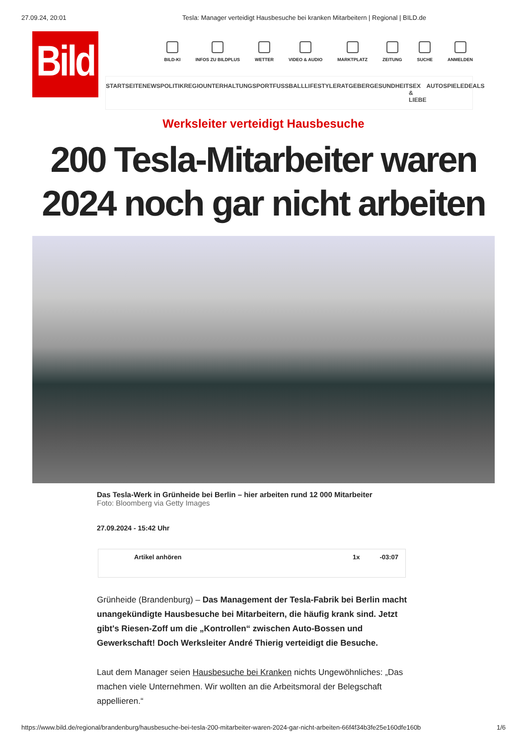27.09.24, 20:01 Tesla: Manager verteidigt Hausbesuche bei kranken Mitarbeitern | Regional | BILD.de
Bild
BILD-KI INFOS ZU BILDPLUS WETTER VIDEO & AUDIO MARKTPLATZ ZEITUNG SUCHE ANMELDEN
STARTSEITE NEWS POLITIK REGIO UNTERHALTUNG SPORT FUSSBALL LIFESTYLE RATGEBER GESUNDHEIT SEX & LIEBE AUTO SPIELE DEALS
Werksleiter verteidigt Hausbesuche
200 Tesla-Mitarbeiter waren
2024 noch gar nicht arbeiten
Das Tesla-Werk in Grünheide bei Berlin – hier arbeiten rund 12 000 Mitarbeiter
Foto: Bloomberg via Getty Images
27.09.2024 - 15:42 Uhr
Artikel anhören 1x -03:07
Grünheide (Brandenburg) – Das Management der Tesla-Fabrik bei Berlin macht unangekündigte Hausbesuche bei Mitarbeitern, die häufig krank sind. Jetzt gibt's Riesen-Zoff um die „Kontrollen“ zwischen Auto-Bossen und Gewerkschaft! Doch Werksleiter André Thierig verteidigt die Besuche.
Laut dem Manager seien Hausbesuche bei Kranken nichts Ungewöhnliches: „Das machen viele Unternehmen. Wir wollten an die Arbeitsmoral der Belegschaft appellieren.“
https://www.bild.de/regional/brandenburg/hausbesuche-bei-tesla-200-mitarbeiter-waren-2024-gar-nicht-arbeiten-66f4f34b3fe25e160dfe160b 1/6